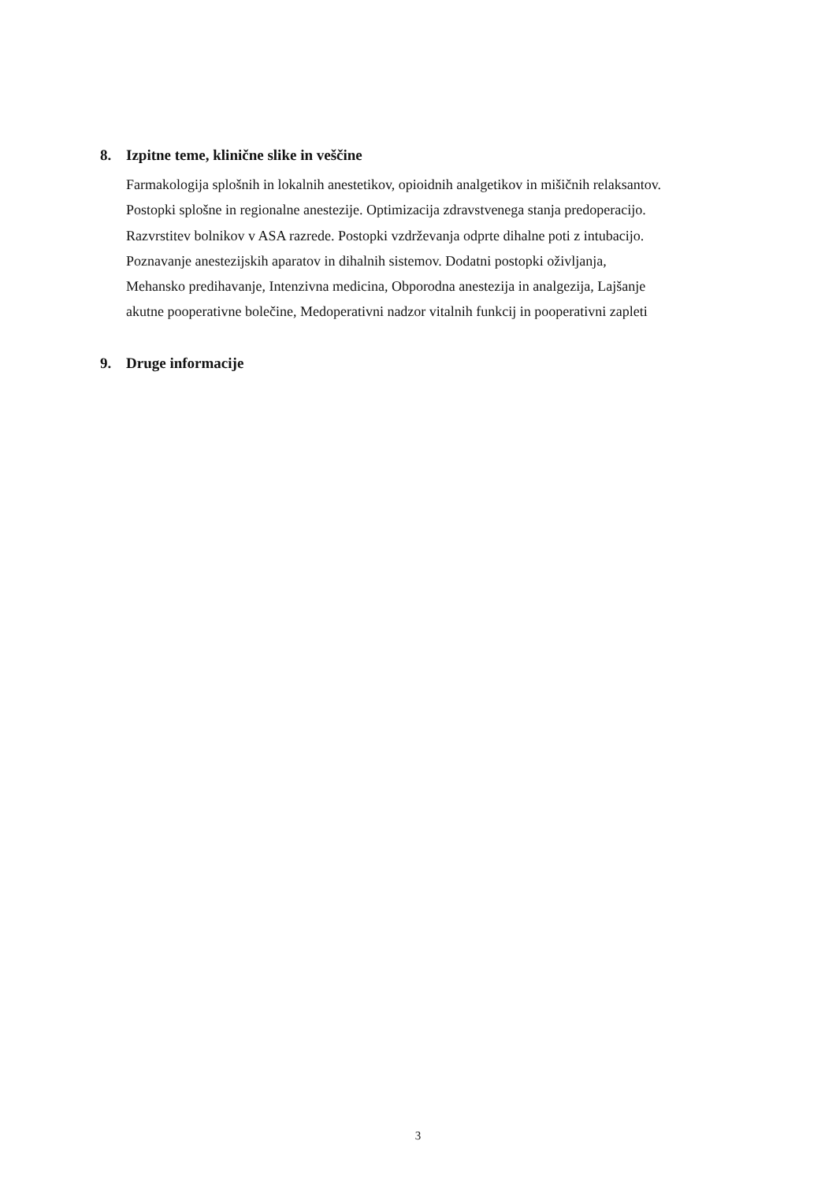8. Izpitne teme, klinične slike in veščine
Farmakologija splošnih in lokalnih anestetikov, opioidnih analgetikov in mišičnih relaksantov.
Postopki splošne in regionalne anestezije. Optimizacija zdravstvenega stanja predoperacijo.
Razvrstitev bolnikov v ASA razrede. Postopki vzdrževanja odprte dihalne poti z intubacijo.
Poznavanje anestezijskih aparatov in dihalnih sistemov. Dodatni postopki oživljanja,
Mehansko predihavanje, Intenzivna medicina, Obporodna anestezija in analgezija, Lajšanje
akutne pooperativne bolečine, Medoperativni nadzor vitalnih funkcij in pooperativni zapleti
9. Druge informacije
3